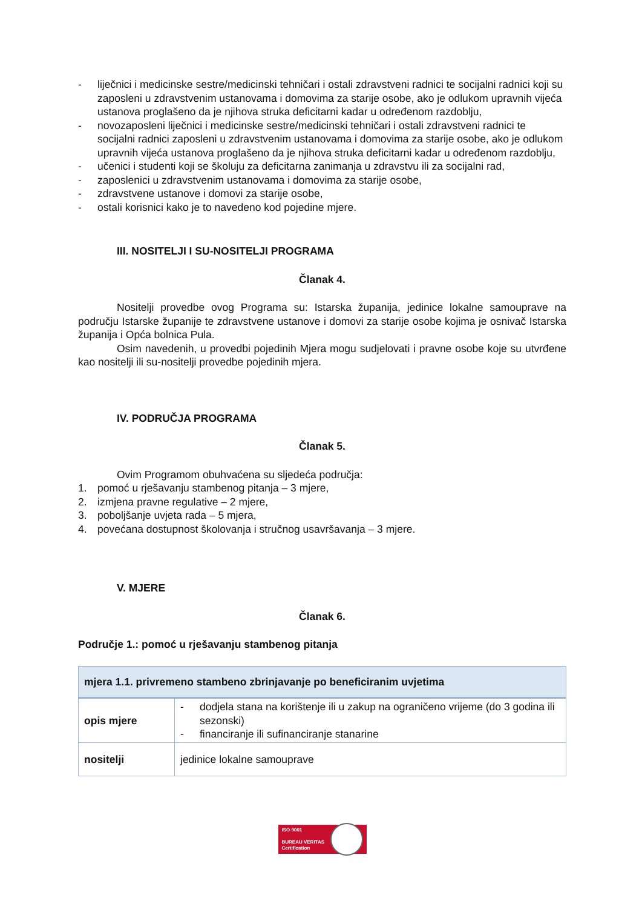- liječnici i medicinske sestre/medicinski tehničari i ostali zdravstveni radnici te socijalni radnici koji su zaposleni u zdravstvenim ustanovama i domovima za starije osobe, ako je odlukom upravnih vijeća ustanova proglašeno da je njihova struka deficitarni kadar u određenom razdoblju,
- novozaposleni liječnici i medicinske sestre/medicinski tehničari i ostali zdravstveni radnici te socijalni radnici zaposleni u zdravstvenim ustanovama i domovima za starije osobe, ako je odlukom upravnih vijeća ustanova proglašeno da je njihova struka deficitarni kadar u određenom razdoblju,
- učenici i studenti koji se školuju za deficitarna zanimanja u zdravstvu ili za socijalni rad,
- zaposlenici u zdravstvenim ustanovama i domovima za starije osobe,
- zdravstvene ustanove i domovi za starije osobe,
- ostali korisnici kako je to navedeno kod pojedine mjere.
III. NOSITELJI I SU-NOSITELJI PROGRAMA
Članak 4.
Nositelji provedbe ovog Programa su: Istarska županija, jedinice lokalne samouprave na području Istarske županije te zdravstvene ustanove i domovi za starije osobe kojima je osnivač Istarska županija i Opća bolnica Pula.
Osim navedenih, u provedbi pojedinih Mjera mogu sudjelovati i pravne osobe koje su utvrđene kao nositelji ili su-nositelji provedbe pojedinih mjera.
IV. PODRUČJA PROGRAMA
Članak 5.
Ovim Programom obuhvaćena su sljedeća područja:
1. pomoć u rješavanju stambenog pitanja – 3 mjere,
2. izmjena pravne regulative – 2 mjere,
3. poboljšanje uvjeta rada – 5 mjera,
4. povećana dostupnost školovanja i stručnog usavršavanja – 3 mjere.
V. MJERE
Članak 6.
Područje 1.: pomoć u rješavanju stambenog pitanja
| mjera 1.1. privremeno stambeno zbrinjavanje po beneficiranim uvjetima | |
| opis mjere | - dodjela stana na korištenje ili u zakup na ograničeno vrijeme (do 3 godina ili sezonski) - financiranje ili sufinanciranje stanarine |
| nositelji | jedinice lokalne samouprave |
ISO 9001
BUREAU VERITAS
Certification